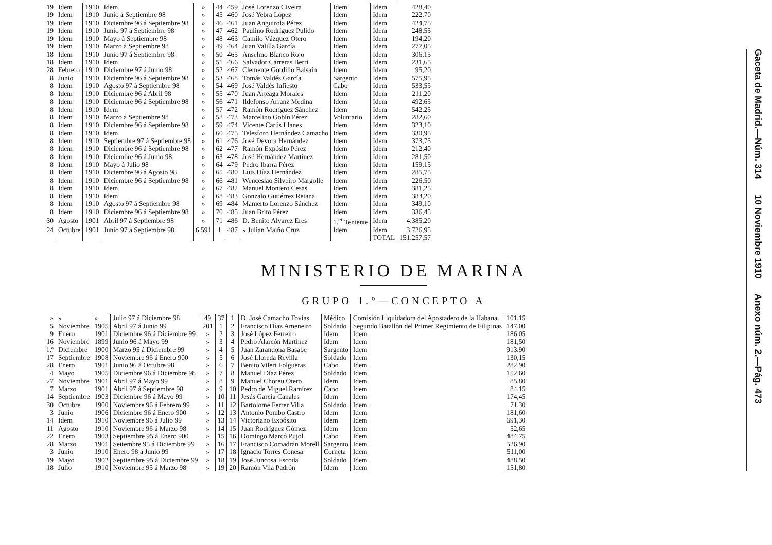| 19 | Idem | 1910 | Idem | » | 44 | 459 | José Lorenzo Civeira | Idem | Idem | 428,40 |
| 19 | Idem | 1910 | Junio á Septiembre 98 | » | 45 | 460 | José Yebra López | Idem | Idem | 222,70 |
| 19 | Idem | 1910 | Diciembre 96 á Septiembre 98 | » | 46 | 461 | Juan Anguirola Pérez | Idem | Idem | 424,75 |
| 19 | Idem | 1910 | Junio 97 á Septiembre 98 | » | 47 | 462 | Paulino Rodríguez Pulido | Idem | Idem | 248,55 |
| 19 | Idem | 1910 | Mayo á Septiembre 98 | » | 48 | 463 | Camilo Vázquez Otero | Idem | Idem | 194,20 |
| 19 | Idem | 1910 | Marzo á Septiembre 98 | » | 49 | 464 | Juan Valilla García | Idem | Idem | 277,05 |
| 18 | Idem | 1910 | Junio 97 á Septiembre 98 | » | 50 | 465 | Anselmo Blanco Rojo | Idem | Idem | 306,15 |
| 18 | Idem | 1910 | Idem | » | 51 | 466 | Salvador Carreras Berri | Idem | Idem | 231,65 |
| 28 | Febrero | 1910 | Diciembre 97 á Junio 98 | » | 52 | 467 | Clemente Gordillo Balsaín | Idem | Idem | 95,20 |
| 8 | Junio | 1910 | Diciembre 96 á Septiembre 98 | » | 53 | 468 | Tomás Valdés García | Sargento | Idem | 575,95 |
| 8 | Idem | 1910 | Agosto 97 á Septiembre 98 | » | 54 | 469 | José Valdés Infiesto | Cabo | Idem | 533,55 |
| 8 | Idem | 1910 | Diciembre 96 á Abril 98 | » | 55 | 470 | Juan Arteaga Morales | Idem | Idem | 211,20 |
| 8 | Idem | 1910 | Diciembre 96 á Septiembre 98 | » | 56 | 471 | Ildefonso Arranz Medina | Idem | Idem | 492,65 |
| 8 | Idem | 1910 | Idem | » | 57 | 472 | Ramón Rodríguez Sánchez | Idem | Idem | 542,25 |
| 8 | Idem | 1910 | Marzo á Septiembre 98 | » | 58 | 473 | Marcelino Gobín Pérez | Voluntario | Idem | 282,60 |
| 8 | Idem | 1910 | Diciembre 96 á Septiembre 98 | » | 59 | 474 | Vicente Carús Llanes | Idem | Idem | 323,10 |
| 8 | Idem | 1910 | Idem | » | 60 | 475 | Telesforo Hernández Camacho | Idem | Idem | 330,95 |
| 8 | Idem | 1910 | Septiembre 97 á Septiembre 98 | » | 61 | 476 | José Devora Hernández | Idem | Idem | 373,75 |
| 8 | Idem | 1910 | Diciembre 96 á Septiembre 98 | » | 62 | 477 | Ramón Expósito Pérez | Idem | Idem | 212,40 |
| 8 | Idem | 1910 | Diciembre 96 á Junio 98 | » | 63 | 478 | José Hernández Martínez | Idem | Idem | 281,50 |
| 8 | Idem | 1910 | Mayo á Julio 98 | » | 64 | 479 | Pedro Ibarra Pérez | Idem | Idem | 159,15 |
| 8 | Idem | 1910 | Diciembre 96 á Agosto 98 | » | 65 | 480 | Luis Díaz Hernández | Idem | Idem | 285,75 |
| 8 | Idem | 1910 | Diciembre 96 á Septiembre 98 | » | 66 | 481 | Wenceslao Silveiro Margolle | Idem | Idem | 226,50 |
| 8 | Idem | 1910 | Idem | » | 67 | 482 | Manuel Montero Cesas | Idem | Idem | 381,25 |
| 8 | Idem | 1910 | Idem | » | 68 | 483 | Gonzalo Gutiérrez Retana | Idem | Idem | 383,20 |
| 8 | Idem | 1910 | Agosto 97 á Septiembre 98 | » | 69 | 484 | Mamerto Lorenzo Sánchez | Idem | Idem | 349,10 |
| 8 | Idem | 1910 | Diciembre 96 á Septiembre 98 | » | 70 | 485 | Juan Brito Pérez | Idem | Idem | 336,45 |
| 30 | Agosto | 1901 | Abril 97 á Septiembre 98 | » | 71 | 486 | D. Benito Alvarez Eres | 1.<sup>er</sup> Teniente | Idem | 4.385,20 |
| 24 | Octubre | 1901 | Junio 97 á Septiembre 98 | 6.591 | 1 | 487 | » Julian Maiño Cruz | Idem | Idem | 3.726,95 |
| | | | | | | | | | TOTAL | 151.257,57 |
MINISTERIO DE MARINA
GRUPO 1.º—CONCEPTO A
| » | » | » | Julio 97 á Diciembre 98 | 49 | 37 | 1 | D. José Camacho Tovías | Médico | Comisión Liquidadora del Apostadero de la Habana. | 101,15 |
| 5 | Noviembre | 1905 | Abril 97 á Junio 99 | 201 | 1 | 2 | Francisco Díaz Ameneiro | Soldado | Segundo Batallón del Primer Regimiento de Filipinas | 147,00 |
| 9 | Enero | 1901 | Diciembre 96 á Diciembre 99 | » | 2 | 3 | José López Ferreiro | Idem | Idem | 186,05 |
| 16 | Noviembre | 1899 | Junio 96 á Mayo 99 | » | 3 | 4 | Pedro Alarcón Martínez | Idem | Idem | 181,50 |
| 1.º | Diciembre | 1900 | Marzo 95 á Diciembre 99 | » | 4 | 5 | Juan Zarandona Basabe | Sargento | Idem | 913,90 |
| 17 | Septiembre | 1908 | Noviembre 96 á Enero 900 | » | 5 | 6 | José Lloreda Revilla | Soldado | Idem | 130,15 |
| 28 | Enero | 1901 | Junio 96 á Octubre 98 | » | 6 | 7 | Benito Vilert Folgueras | Cabo | Idem | 282,90 |
| 4 | Mayo | 1905 | Diciembre 96 á Diciembre 98 | » | 7 | 8 | Manuel Díaz Pérez | Soldado | Idem | 152,60 |
| 27 | Noviembre | 1901 | Abril 97 á Mayo 99 | » | 8 | 9 | Manuel Choreu Otero | Idem | Idem | 85,80 |
| 7 | Marzo | 1901 | Abril 97 á Septiembre 98 | » | 9 | 10 | Pedro de Miguel Ramírez | Cabo | Idem | 84,15 |
| 14 | Septiembre | 1903 | Diciembre 96 á Mayo 99 | » | 10 | 11 | Jesús García Canales | Idem | Idem | 174,45 |
| 30 | Octubre | 1900 | Noviembre 96 á Febrero 99 | » | 11 | 12 | Bartolomé Ferrer Villa | Soldado | Idem | 71,30 |
| 3 | Junio | 1906 | Diciembre 96 á Enero 900 | » | 12 | 13 | Antonio Pombo Castro | Idem | Idem | 181,60 |
| 14 | Idem | 1910 | Noviembre 96 á Julio 99 | » | 13 | 14 | Victoriano Expósito | Idem | Idem | 691,30 |
| 11 | Agosto | 1910 | Noviembre 96 á Marzo 98 | » | 14 | 15 | Juan Rodríguez Gómez | Idem | Idem | 52,65 |
| 22 | Enero | 1903 | Septiembre 95 á Enero 900 | » | 15 | 16 | Domingo Marcó Pujol | Cabo | Idem | 484,75 |
| 28 | Marzo | 1901 | Setiembre 95 á Diciembre 99 | » | 16 | 17 | Francisco Comadrán Morell | Sargento | Idem | 526,90 |
| 3 | Junio | 1910 | Enero 98 á Junio 99 | » | 17 | 18 | Ignacio Torres Conesa | Corneta | Idem | 511,00 |
| 19 | Mayo | 1902 | Septiembre 95 á Diciembre 99 | » | 18 | 19 | José Juncosa Escoda | Soldado | Idem | 488,50 |
| 18 | Julio | 1910 | Noviembre 95 á Marzo 98 | » | 19 | 20 | Ramón Vila Padrón | Idem | Idem | 151,80 |
Gaceta de Madrid.—Núm. 314 10 Noviembre 1910 Anexo núm. 2.—Pág. 473